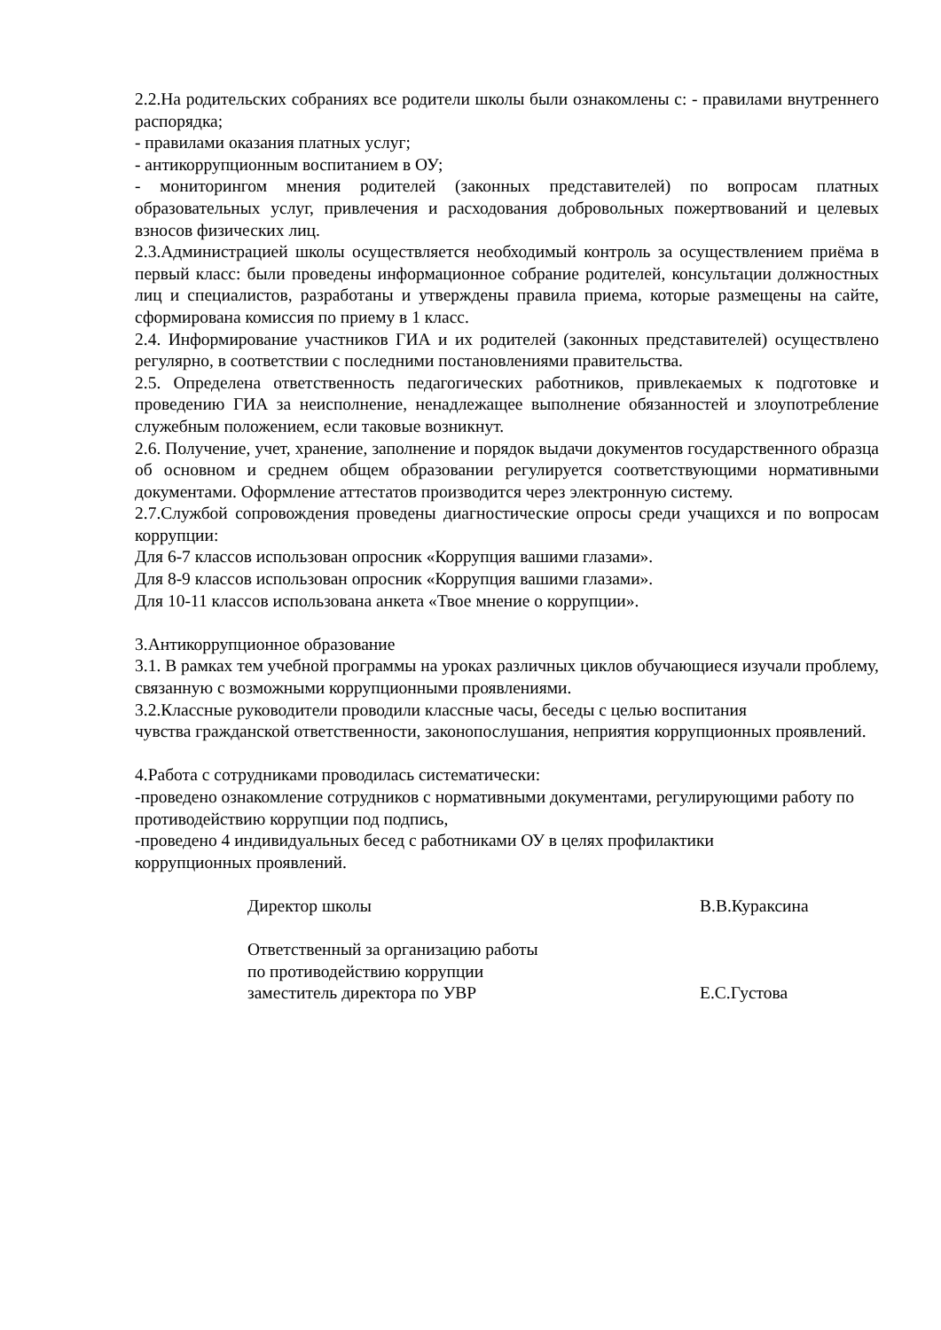2.2.На родительских собраниях все родители школы были ознакомлены с: - правилами внутреннего распорядка;
- правилами оказания платных услуг;
- антикоррупционным воспитанием в ОУ;
- мониторингом мнения родителей (законных представителей) по вопросам платных образовательных услуг, привлечения и расходования добровольных пожертвований и целевых взносов физических лиц.
2.3.Администрацией школы осуществляется необходимый контроль за осуществлением приёма в первый класс: были проведены информационное собрание родителей, консультации должностных лиц и специалистов, разработаны и утверждены правила приема, которые размещены на сайте, сформирована комиссия по приему в 1 класс.
2.4. Информирование участников ГИА и их родителей (законных представителей) осуществлено регулярно, в соответствии с последними постановлениями правительства.
2.5. Определена ответственность педагогических работников, привлекаемых к подготовке и проведению ГИА за неисполнение, ненадлежащее выполнение обязанностей и злоупотребление служебным положением, если таковые возникнут.
2.6. Получение, учет, хранение, заполнение и порядок выдачи документов государственного образца об основном и среднем общем образовании регулируется соответствующими нормативными документами. Оформление аттестатов производится через электронную систему.
2.7.Службой сопровождения проведены диагностические опросы среди учащихся и по вопросам коррупции:
Для 6-7 классов использован опросник «Коррупция вашими глазами».
Для 8-9 классов использован опросник «Коррупция вашими глазами».
Для 10-11 классов использована анкета «Твое мнение о коррупции».
3.Антикоррупционное образование
3.1. В рамках тем учебной программы на уроках различных циклов обучающиеся изучали проблему, связанную с возможными коррупционными проявлениями.
3.2.Классные руководители проводили классные часы, беседы с целью воспитания
чувства гражданской ответственности, законопослушания, неприятия коррупционных проявлений.
4.Работа с сотрудниками проводилась систематически:
-проведено ознакомление сотрудников с нормативными документами, регулирующими работу по противодействию коррупции под подпись,
-проведено 4 индивидуальных бесед с работниками ОУ в целях профилактики
коррупционных проявлений.
Директор школы В.В.Кураксина
Ответственный за организацию работы
по противодействию коррупции
заместитель директора по УВР
Е.С.Густова